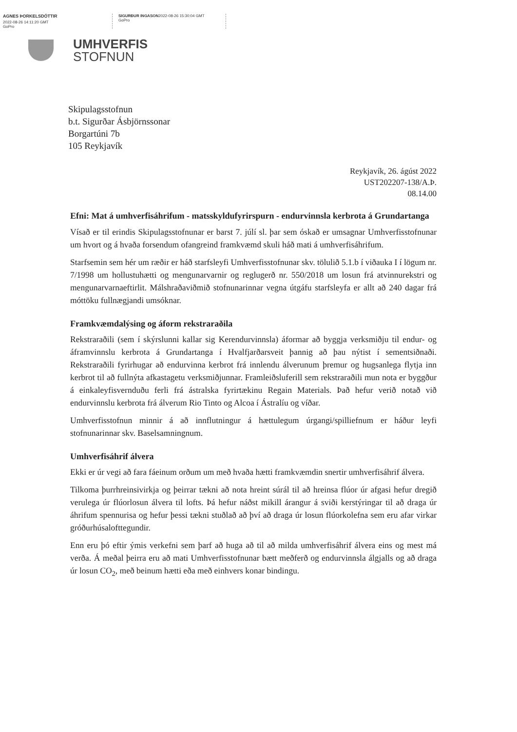AGNES ÞORKELSDÓTTIR
2022-08-26 14:11:20 GMT
GoPro
SIGURÐUR INGASON2022-08-26 15:30:04 GMT
GoPro
UMHVERFIS
STOFNUN
Skipulagsstofnun
b.t. Sigurðar Ásbjörnssonar
Borgartúni 7b
105 Reykjavík
Reykjavík, 26. ágúst 2022
UST202207-138/A.Þ.
08.14.00
Efni: Mat á umhverfisáhrifum - matsskyldufyrirspurn - endurvinnsla kerbrota á Grundartanga
Vísað er til erindis Skipulagsstofnunar er barst 7. júlí sl. þar sem óskað er umsagnar Umhverfisstofnunar um hvort og á hvaða forsendum ofangreind framkvæmd skuli háð mati á umhverfisáhrifum.
Starfsemin sem hér um ræðir er háð starfsleyfi Umhverfisstofnunar skv. tölulið 5.1.b í viðauka I í lögum nr. 7/1998 um hollustuhætti og mengunarvarnir og reglugerð nr. 550/2018 um losun frá atvinnurekstri og mengunarvarnaeftirlit. Málshraðaviðmið stofnunarinnar vegna útgáfu starfsleyfa er allt að 240 dagar frá móttöku fullnægjandi umsóknar.
Framkvæmdalýsing og áform rekstraraðila
Rekstraraðili (sem í skýrslunni kallar sig Kerendurvinnsla) áformar að byggja verksmiðju til endur- og áframvinnslu kerbrota á Grundartanga í Hvalfjarðarsveit þannig að þau nýtist í sementsiðnaði. Rekstraraðili fyrirhugar að endurvinna kerbrot frá innlendu álverunum þremur og hugsanlega flytja inn kerbrot til að fullnýta afkastagetu verksmiðjunnar. Framleiðsluferill sem rekstraraðili mun nota er byggður á einkaleyfisvernduðu ferli frá ástralska fyrirtækinu Regain Materials. Það hefur verið notað við endurvinnslu kerbrota frá álverum Rio Tinto og Alcoa í Ástralíu og víðar.
Umhverfisstofnun minnir á að innflutningur á hættulegum úrgangi/spilliefnum er háður leyfi stofnunarinnar skv. Baselsamningnum.
Umhverfisáhrif álvera
Ekki er úr vegi að fara fáeinum orðum um með hvaða hætti framkvæmdin snertir umhverfisáhrif álvera.
Tilkoma þurrhreinsivirkja og þeirrar tækni að nota hreint súrál til að hreinsa flúor úr afgasi hefur dregið verulega úr flúorlosun álvera til lofts. Þá hefur náðst mikill árangur á sviði kerstýringar til að draga úr áhrifum spennurisa og hefur þessi tækni stuðlað að því að draga úr losun flúorkolefna sem eru afar virkar gróðurhúsalofttegundir.
Enn eru þó eftir ýmis verkefni sem þarf að huga að til að milda umhverfisáhrif álvera eins og mest má verða. Á meðal þeirra eru að mati Umhverfisstofnunar bætt meðferð og endurvinnsla álgjalls og að draga úr losun CO<sub>2</sub>, með beinum hætti eða með einhvers konar bindingu.